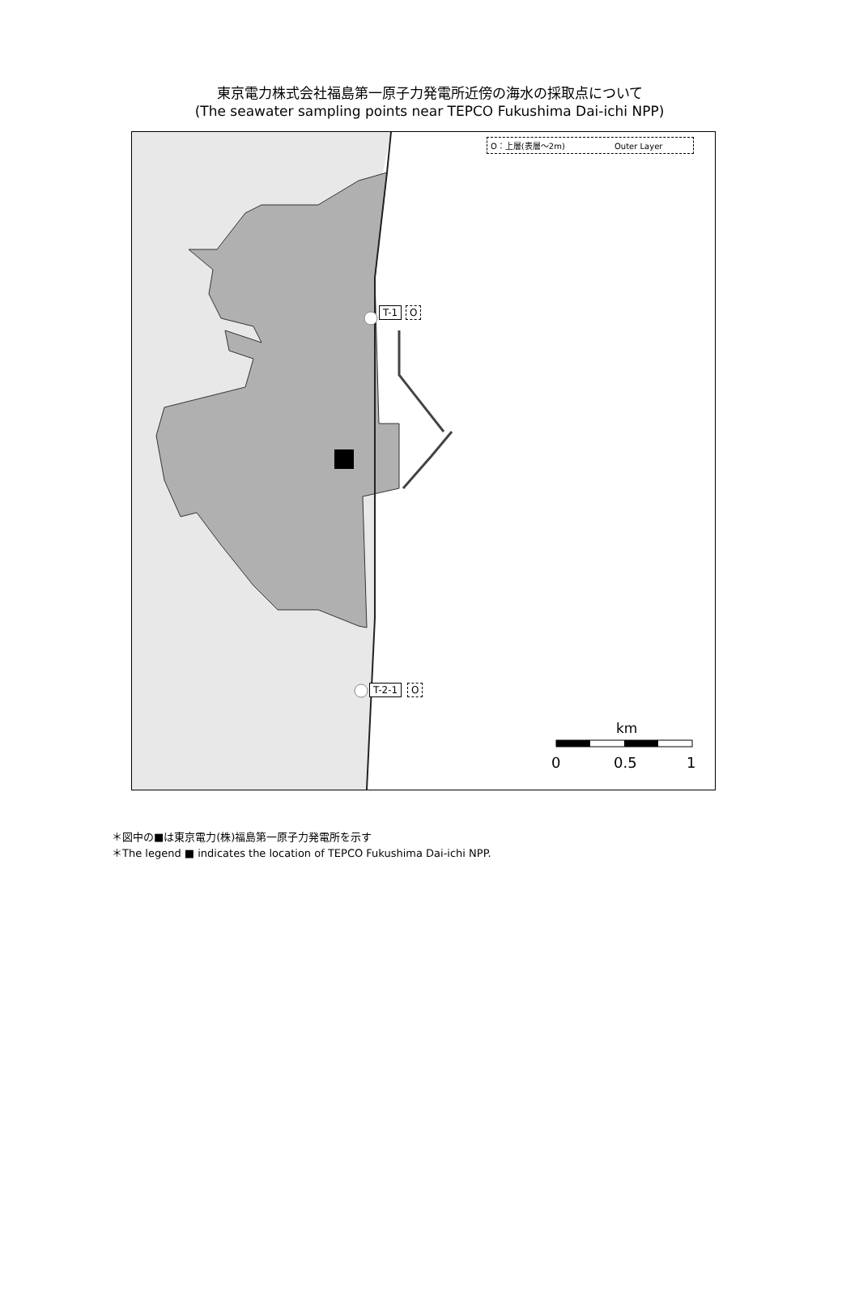東京電力株式会社福島第一原子力発電所近傍の海水の採取点について
(The seawater sampling points near TEPCO Fukushima Dai-ichi NPP)
O：上層(表層～2m) Outer Layer
T-1 O
T-2-1 O
km
0 0.5 1
＊図中の■は東京電力(株)福島第一原子力発電所を示す
＊The legend ■ indicates the location of TEPCO Fukushima Dai-ichi NPP.